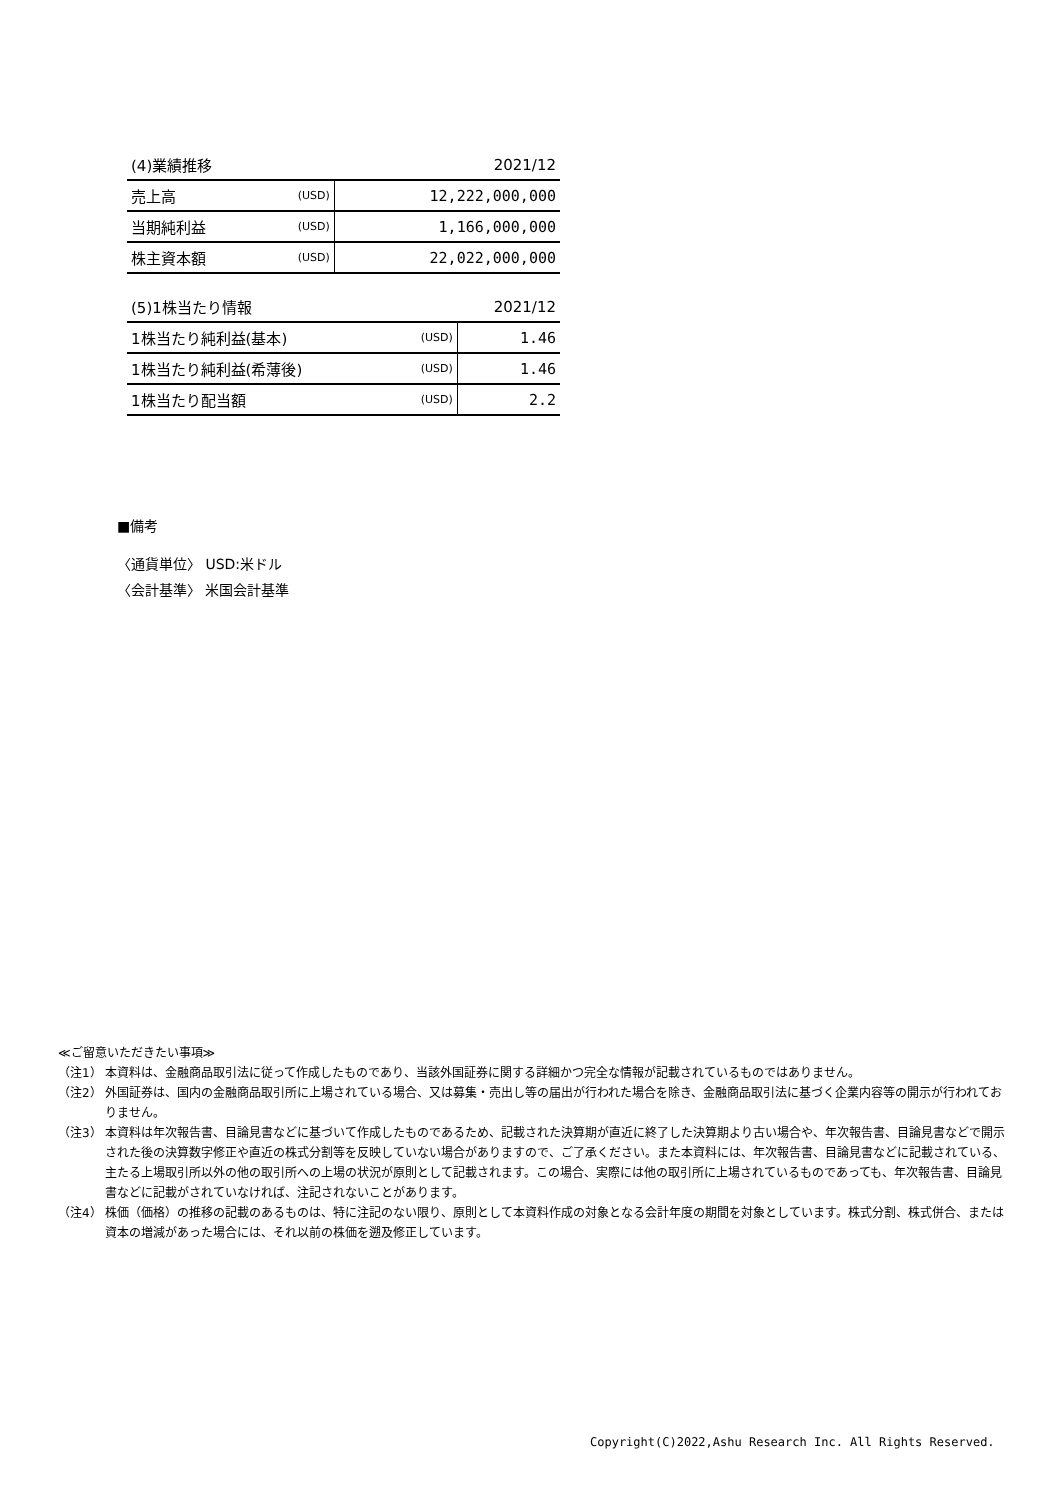| (4)業績推移 | | 2021/12 |
| --- | --- | --- |
| 売上高 | (USD) | 12,222,000,000 |
| 当期純利益 | (USD) | 1,166,000,000 |
| 株主資本額 | (USD) | 22,022,000,000 |
| (5)1株当たり情報 | | 2021/12 |
| --- | --- | --- |
| 1株当たり純利益(基本) | (USD) | 1.46 |
| 1株当たり純利益(希薄後) | (USD) | 1.46 |
| 1株当たり配当額 | (USD) | 2.2 |
■備考
〈通貨単位〉 USD:米ドル
〈会計基準〉 米国会計基準
≪ご留意いただきたい事項≫
（注1） 本資料は、金融商品取引法に従って作成したものであり、当該外国証券に関する詳細かつ完全な情報が記載されているものではありません。
（注2） 外国証券は、国内の金融商品取引所に上場されている場合、又は募集・売出し等の届出が行われた場合を除き、金融商品取引法に基づく企業内容等の開示が行われておりません。
（注3） 本資料は年次報告書、目論見書などに基づいて作成したものであるため、記載された決算期が直近に終了した決算期より古い場合や、年次報告書、目論見書などで開示された後の決算数字修正や直近の株式分割等を反映していない場合がありますので、ご了承ください。また本資料には、年次報告書、目論見書などに記載されている、主たる上場取引所以外の他の取引所への上場の状況が原則として記載されます。この場合、実際には他の取引所に上場されているものであっても、年次報告書、目論見書などに記載がされていなければ、注記されないことがあります。
（注4） 株価（価格）の推移の記載のあるものは、特に注記のない限り、原則として本資料作成の対象となる会計年度の期間を対象としています。株式分割、株式併合、または資本の増減があった場合には、それ以前の株価を遡及修正しています。
Copyright(C)2022,Ashu Research Inc. All Rights Reserved.